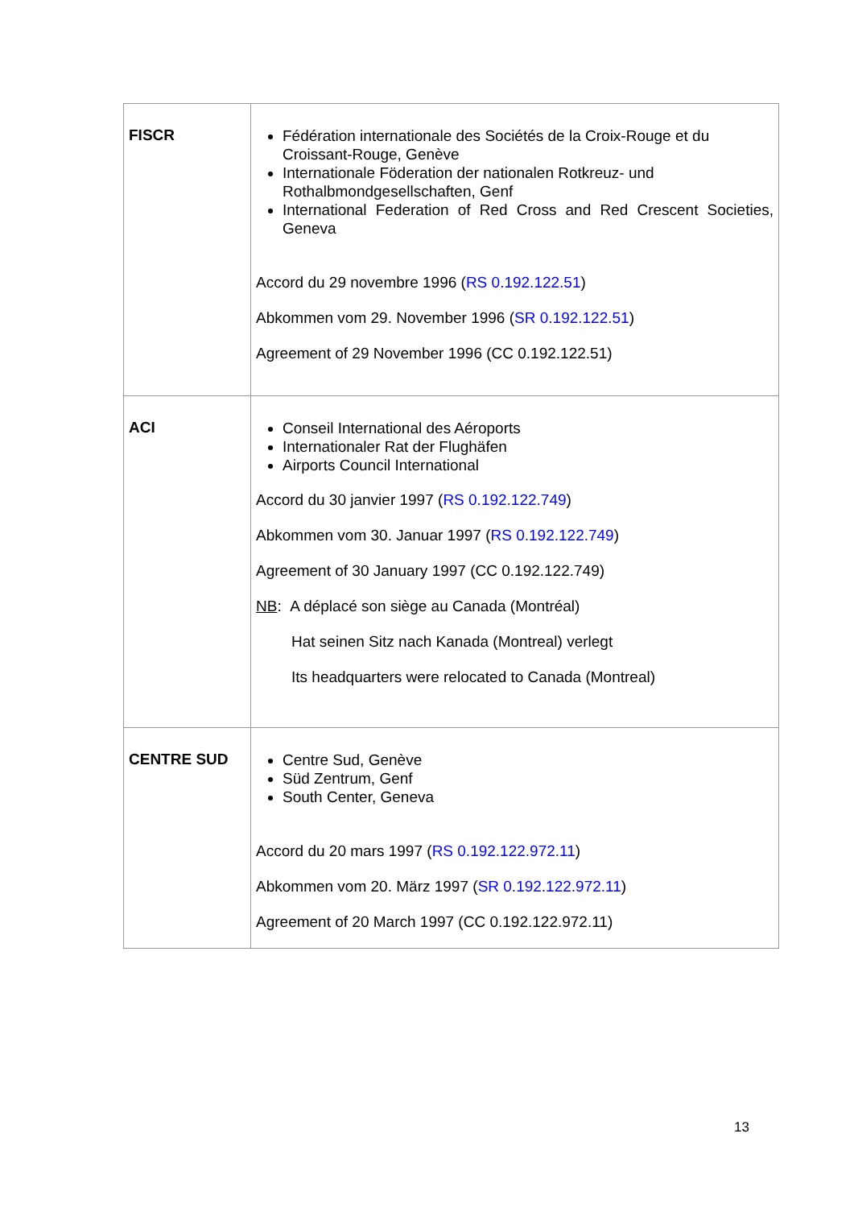| FISCR | Fédération internationale des Sociétés de la Croix-Rouge et du Croissant-Rouge, Genève Internationale Föderation der nationalen Rotkreuz- und Rothalbmondgesellschaften, Genf International Federation of Red Cross and Red Crescent Societies, Geneva Accord du 29 novembre 1996 ( RS 0.192.122.51 ) Abkommen vom 29. November 1996 ( SR 0.192.122.51 ) Agreement of 29 November 1996 (CC 0.192.122.51) |
| ACI | Conseil International des Aéroports Internationaler Rat der Flughäfen Airports Council International Accord du 30 janvier 1997 ( RS 0.192.122.749 ) Abkommen vom 30. Januar 1997 ( RS 0.192.122.749 ) Agreement of 30 January 1997 (CC 0.192.122.749) NB : A déplacé son siège au Canada (Montréal) Hat seinen Sitz nach Kanada (Montreal) verlegt Its headquarters were relocated to Canada (Montreal) |
| CENTRE SUD | Centre Sud, Genève Süd Zentrum, Genf South Center, Geneva Accord du 20 mars 1997 ( RS 0.192.122.972.11 ) Abkommen vom 20. März 1997 ( SR 0.192.122.972.11 ) Agreement of 20 March 1997 (CC 0.192.122.972.11) |
13